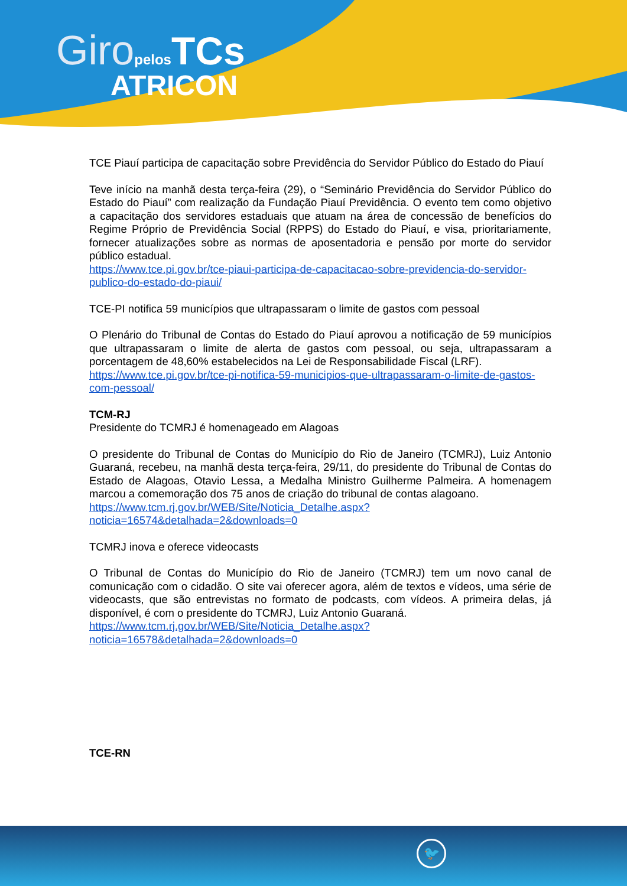Giro pelos TCs
ATRICON
TCE Piauí participa de capacitação sobre Previdência do Servidor Público do Estado do Piauí
Teve início na manhã desta terça-feira (29), o “Seminário Previdência do Servidor Público do Estado do Piauí” com realização da Fundação Piauí Previdência. O evento tem como objetivo a capacitação dos servidores estaduais que atuam na área de concessão de benefícios do Regime Próprio de Previdência Social (RPPS) do Estado do Piauí, e visa, prioritariamente, fornecer atualizações sobre as normas de aposentadoria e pensão por morte do servidor público estadual.
https://www.tce.pi.gov.br/tce-piaui-participa-de-capacitacao-sobre-previdencia-do-servidor-publico-do-estado-do-piaui/
TCE-PI notifica 59 municípios que ultrapassaram o limite de gastos com pessoal
O Plenário do Tribunal de Contas do Estado do Piauí aprovou a notificação de 59 municípios que ultrapassaram o limite de alerta de gastos com pessoal, ou seja, ultrapassaram a porcentagem de 48,60% estabelecidos na Lei de Responsabilidade Fiscal (LRF).
https://www.tce.pi.gov.br/tce-pi-notifica-59-municipios-que-ultrapassaram-o-limite-de-gastos-com-pessoal/
TCM-RJ
Presidente do TCMRJ é homenageado em Alagoas
O presidente do Tribunal de Contas do Município do Rio de Janeiro (TCMRJ), Luiz Antonio Guaraná, recebeu, na manhã desta terça-feira, 29/11, do presidente do Tribunal de Contas do Estado de Alagoas, Otavio Lessa, a Medalha Ministro Guilherme Palmeira. A homenagem marcou a comemoração dos 75 anos de criação do tribunal de contas alagoano.
https://www.tcm.rj.gov.br/WEB/Site/Noticia_Detalhe.aspx?noticia=16574&detalhada=2&downloads=0
TCMRJ inova e oferece videocasts
O Tribunal de Contas do Município do Rio de Janeiro (TCMRJ) tem um novo canal de comunicação com o cidadão. O site vai oferecer agora, além de textos e vídeos, uma série de videocasts, que são entrevistas no formato de podcasts, com vídeos. A primeira delas, já disponível, é com o presidente do TCMRJ, Luiz Antonio Guaraná.
https://www.tcm.rj.gov.br/WEB/Site/Noticia_Detalhe.aspx?noticia=16578&detalhada=2&downloads=0
TCE-RN
🐦